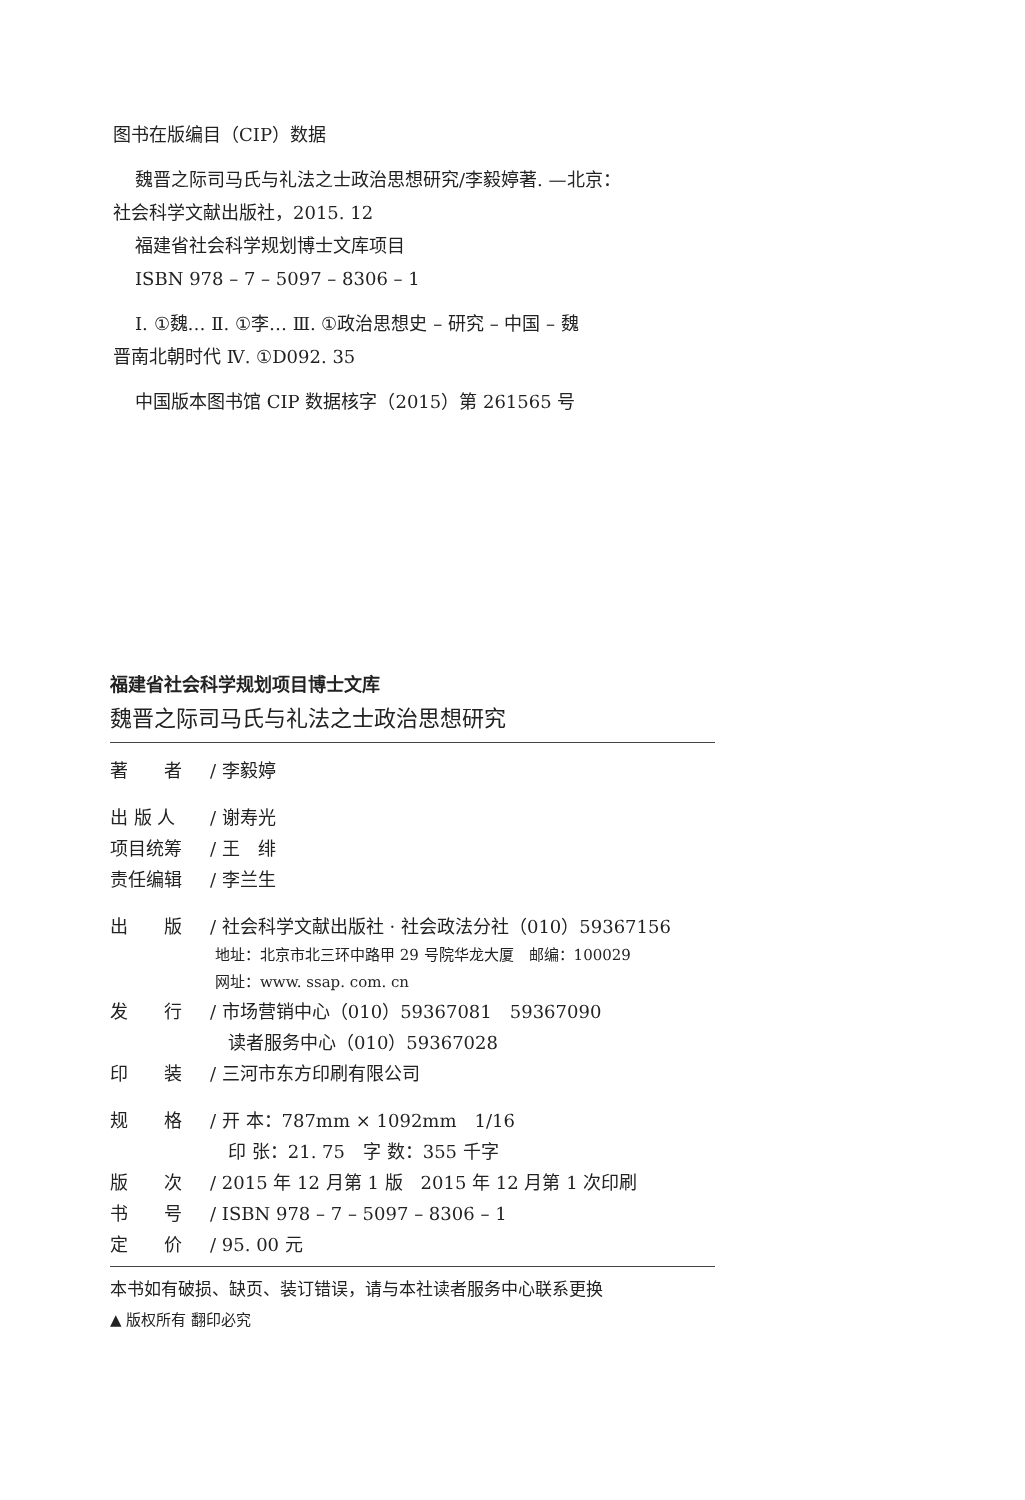图书在版编目（CIP）数据
魏晋之际司马氏与礼法之士政治思想研究/李毅婷著. —北京：
社会科学文献出版社，2015. 12
福建省社会科学规划博士文库项目
ISBN 978 – 7 – 5097 – 8306 – 1
Ⅰ. ①魏… Ⅱ. ①李… Ⅲ. ①政治思想史 – 研究 – 中国 – 魏
晋南北朝时代 Ⅳ. ①D092. 35
中国版本图书馆 CIP 数据核字（2015）第 261565 号
福建省社会科学规划项目博士文库
魏晋之际司马氏与礼法之士政治思想研究
著　　者 / 李毅婷
出 版 人 / 谢寿光
项目统筹 / 王　绯
责任编辑 / 李兰生
出　　版 / 社会科学文献出版社 · 社会政法分社（010）59367156
地址：北京市北三环中路甲 29 号院华龙大厦　邮编：100029
网址：www. ssap. com. cn
发　　行 / 市场营销中心（010）59367081　59367090
　读者服务中心（010）59367028
印　　装 / 三河市东方印刷有限公司
规　　格 / 开 本：787mm × 1092mm　1/16
　印 张：21. 75　字 数：355 千字
版　　次 / 2015 年 12 月第 1 版　2015 年 12 月第 1 次印刷
书　　号 / ISBN 978 – 7 – 5097 – 8306 – 1
定　　价 / 95. 00 元
本书如有破损、缺页、装订错误，请与本社读者服务中心联系更换
▲ 版权所有 翻印必究